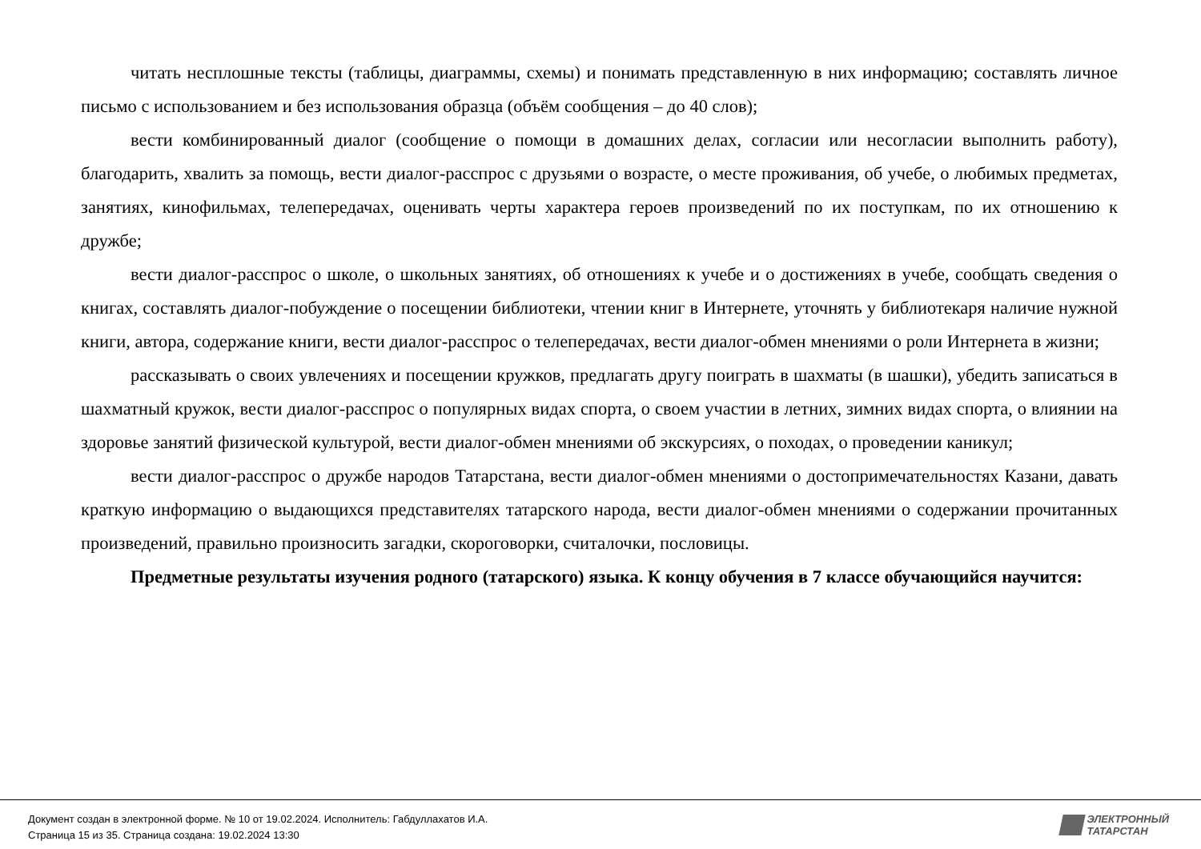читать несплошные тексты (таблицы, диаграммы, схемы) и понимать представленную в них информацию; составлять личное письмо с использованием и без использования образца (объём сообщения – до 40 слов);
вести комбинированный диалог (сообщение о помощи в домашних делах, согласии или несогласии выполнить работу), благодарить, хвалить за помощь, вести диалог-расспрос с друзьями о возрасте, о месте проживания, об учебе, о любимых предметах, занятиях, кинофильмах, телепередачах, оценивать черты характера героев произведений по их поступкам, по их отношению к дружбе;
вести диалог-расспрос о школе, о школьных занятиях, об отношениях к учебе и о достижениях в учебе, сообщать сведения о книгах, составлять диалог-побуждение о посещении библиотеки, чтении книг в Интернете, уточнять у библиотекаря наличие нужной книги, автора, содержание книги, вести диалог-расспрос о телепередачах, вести диалог-обмен мнениями о роли Интернета в жизни;
рассказывать о своих увлечениях и посещении кружков, предлагать другу поиграть в шахматы (в шашки), убедить записаться в шахматный кружок, вести диалог-расспрос о популярных видах спорта, о своем участии в летних, зимних видах спорта, о влиянии на здоровье занятий физической культурой, вести диалог-обмен мнениями об экскурсиях, о походах, о проведении каникул;
вести диалог-расспрос о дружбе народов Татарстана, вести диалог-обмен мнениями о достопримечательностях Казани, давать краткую информацию о выдающихся представителях татарского народа, вести диалог-обмен мнениями о содержании прочитанных произведений, правильно произносить загадки, скороговорки, считалочки, пословицы.
Предметные результаты изучения родного (татарского) языка. К концу обучения в 7 классе обучающийся научится:
Документ создан в электронной форме. № 10 от 19.02.2024. Исполнитель: Габдуллахатов И.А.
Страница 15 из 35. Страница создана: 19.02.2024 13:30
ЭЛЕКТРОННЫЙ
ТАТАРСТАН